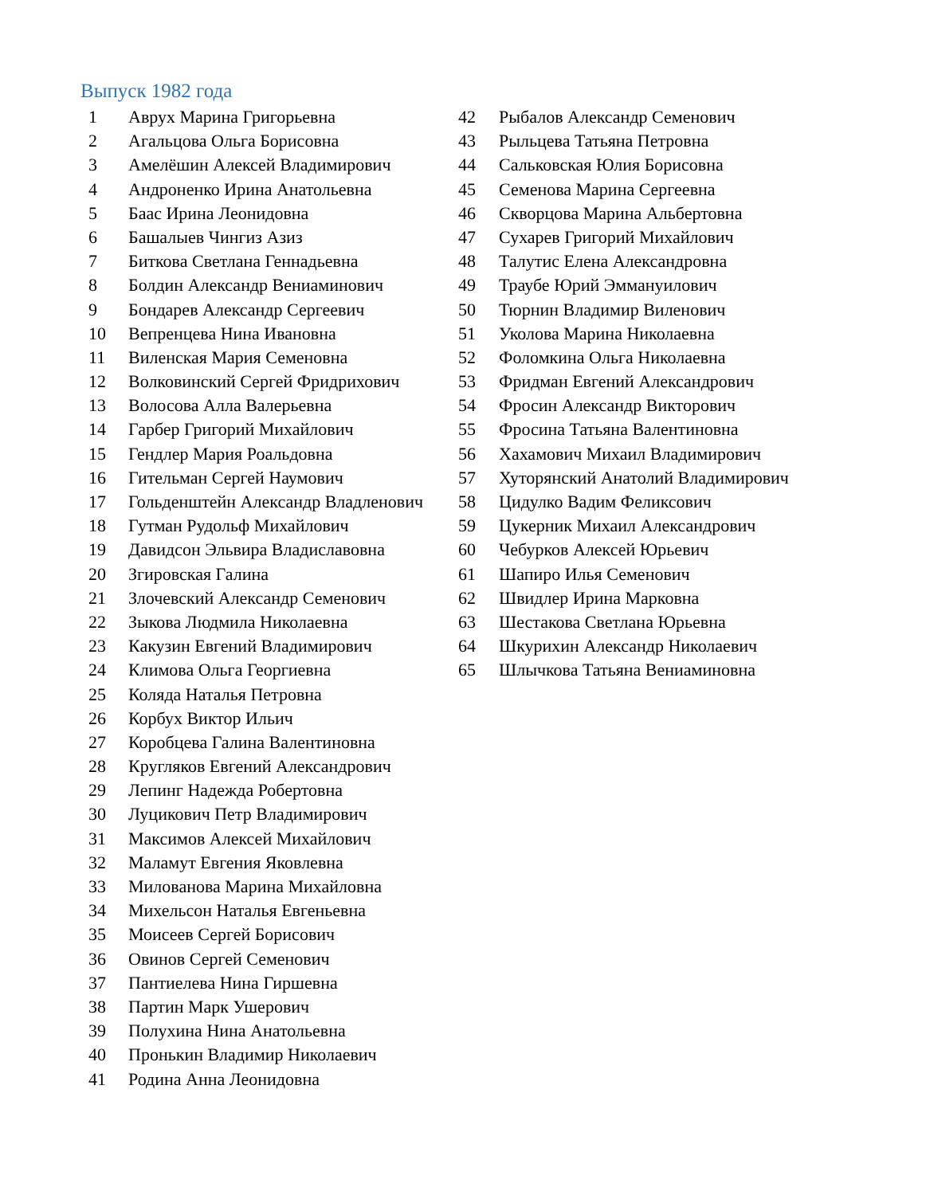Выпуск 1982 года
1 Аврух Марина Григорьевна
2 Агальцова Ольга Борисовна
3 Амелёшин Алексей Владимирович
4 Андроненко Ирина Анатольевна
5 Баас Ирина Леонидовна
6 Башалыев Чингиз Азиз
7 Биткова Светлана Геннадьевна
8 Болдин Александр Вениаминович
9 Бондарев Александр Сергеевич
10 Вепренцева Нина Ивановна
11 Виленская Мария Семеновна
12 Волковинский Сергей Фридрихович
13 Волосова Алла Валерьевна
14 Гарбер Григорий Михайлович
15 Гендлер Мария Роальдовна
16 Гительман Сергей Наумович
17 Гольденштейн Александр Владленович
18 Гутман Рудольф Михайлович
19 Давидсон Эльвира Владиславовна
20 Згировская Галина
21 Злочевский Александр Семенович
22 Зыкова Людмила Николаевна
23 Какузин Евгений Владимирович
24 Климова Ольга Георгиевна
25 Коляда Наталья Петровна
26 Корбух Виктор Ильич
27 Коробцева Галина Валентиновна
28 Кругляков Евгений Александрович
29 Лепинг Надежда Робертовна
30 Луцикович Петр Владимирович
31 Максимов Алексей Михайлович
32 Маламут Евгения Яковлевна
33 Милованова Марина Михайловна
34 Михельсон Наталья Евгеньевна
35 Моисеев Сергей Борисович
36 Овинов Сергей Семенович
37 Пантиелева Нина Гиршевна
38 Партин Марк Ушерович
39 Полухина Нина Анатольевна
40 Пронькин Владимир Николаевич
41 Родина Анна Леонидовна
42 Рыбалов Александр Семенович
43 Рыльцева Татьяна Петровна
44 Сальковская Юлия Борисовна
45 Семенова Марина Сергеевна
46 Скворцова Марина Альбертовна
47 Сухарев Григорий Михайлович
48 Талутис Елена Александровна
49 Траубе Юрий Эммануилович
50 Тюрнин Владимир Виленович
51 Уколова Марина Николаевна
52 Фоломкина Ольга Николаевна
53 Фридман Евгений Александрович
54 Фросин Александр Викторович
55 Фросина Татьяна Валентиновна
56 Хахамович Михаил Владимирович
57 Хуторянский Анатолий Владимирович
58 Цидулко Вадим Феликсович
59 Цукерник Михаил Александрович
60 Чебурков Алексей Юрьевич
61 Шапиро Илья Семенович
62 Швидлер Ирина Марковна
63 Шестакова Светлана Юрьевна
64 Шкурихин Александр Николаевич
65 Шлычкова Татьяна Вениаминовна